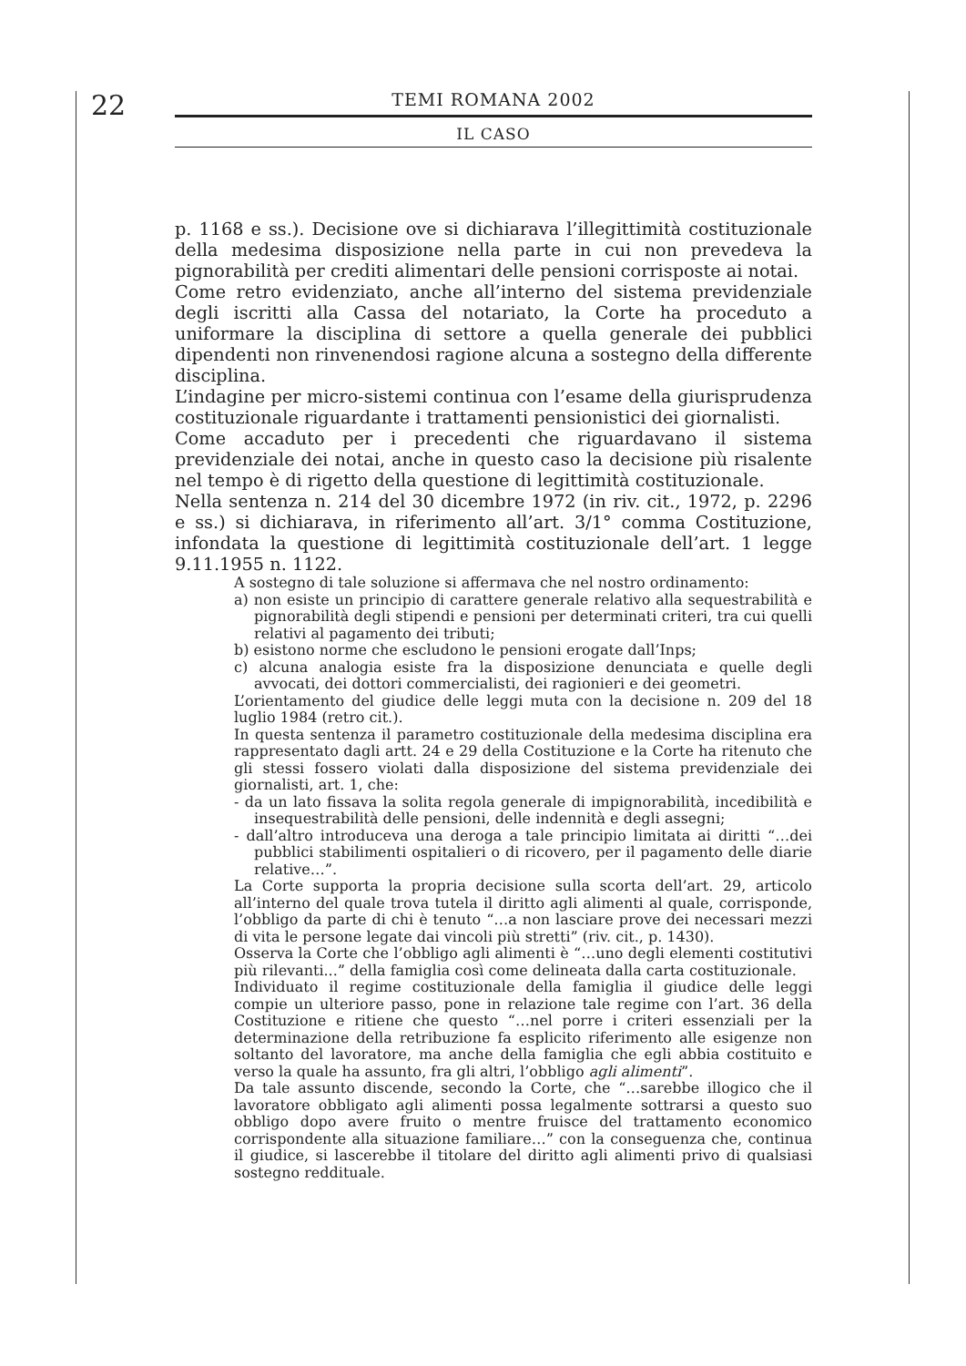22
TEMI ROMANA 2002
IL CASO
p. 1168 e ss.). Decisione ove si dichiarava l’illegittimità costituzionale della medesima disposizione nella parte in cui non prevedeva la pignorabilità per crediti alimentari delle pensioni corrisposte ai notai.
Come retro evidenziato, anche all’interno del sistema previdenziale degli iscritti alla Cassa del notariato, la Corte ha proceduto a uniformare la disciplina di settore a quella generale dei pubblici dipendenti non rinvenendosi ragione alcuna a sostegno della differente disciplina.
L’indagine per micro-sistemi continua con l’esame della giurisprudenza costituzionale riguardante i trattamenti pensionistici dei giornalisti.
Come accaduto per i precedenti che riguardavano il sistema previdenziale dei notai, anche in questo caso la decisione più risalente nel tempo è di rigetto della questione di legittimità costituzionale.
Nella sentenza n. 214 del 30 dicembre 1972 (in riv. cit., 1972, p. 2296 e ss.) si dichiarava, in riferimento all’art. 3/1° comma Costituzione, infondata la questione di legittimità costituzionale dell’art. 1 legge 9.11.1955 n. 1122.
A sostegno di tale soluzione si affermava che nel nostro ordinamento:
a) non esiste un principio di carattere generale relativo alla sequestrabilità e pignorabilità degli stipendi e pensioni per determinati criteri, tra cui quelli relativi al pagamento dei tributi;
b) esistono norme che escludono le pensioni erogate dall’Inps;
c) alcuna analogia esiste fra la disposizione denunciata e quelle degli avvocati, dei dottori commercialisti, dei ragionieri e dei geometri.
L’orientamento del giudice delle leggi muta con la decisione n. 209 del 18 luglio 1984 (retro cit.).
In questa sentenza il parametro costituzionale della medesima disciplina era rappresentato dagli artt. 24 e 29 della Costituzione e la Corte ha ritenuto che gli stessi fossero violati dalla disposizione del sistema previdenziale dei giornalisti, art. 1, che:
- da un lato fissava la solita regola generale di impignorabilità, incedibilità e insequestrabilità delle pensioni, delle indennità e degli assegni;
- dall’altro introduceva una deroga a tale principio limitata ai diritti “…dei pubblici stabilimenti ospitalieri o di ricovero, per il pagamento delle diarie relative…”.
La Corte supporta la propria decisione sulla scorta dell’art. 29, articolo all’interno del quale trova tutela il diritto agli alimenti al quale, corrisponde, l’obbligo da parte di chi è tenuto “…a non lasciare prove dei necessari mezzi di vita le persone legate dai vincoli più stretti” (riv. cit., p. 1430).
Osserva la Corte che l’obbligo agli alimenti è “…uno degli elementi costitutivi più rilevanti...” della famiglia così come delineata dalla carta costituzionale.
Individuato il regime costituzionale della famiglia il giudice delle leggi compie un ulteriore passo, pone in relazione tale regime con l’art. 36 della Costituzione e ritiene che questo “…nel porre i criteri essenziali per la determinazione della retribuzione fa esplicito riferimento alle esigenze non soltanto del lavoratore, ma anche della famiglia che egli abbia costituito e verso la quale ha assunto, fra gli altri, l’obbligo agli alimenti”.
Da tale assunto discende, secondo la Corte, che “…sarebbe illogico che il lavoratore obbligato agli alimenti possa legalmente sottrarsi a questo suo obbligo dopo avere fruito o mentre fruisce del trattamento economico corrispondente alla situazione familiare…” con la conseguenza che, continua il giudice, si lascerebbe il titolare del diritto agli alimenti privo di qualsiasi sostegno reddituale.